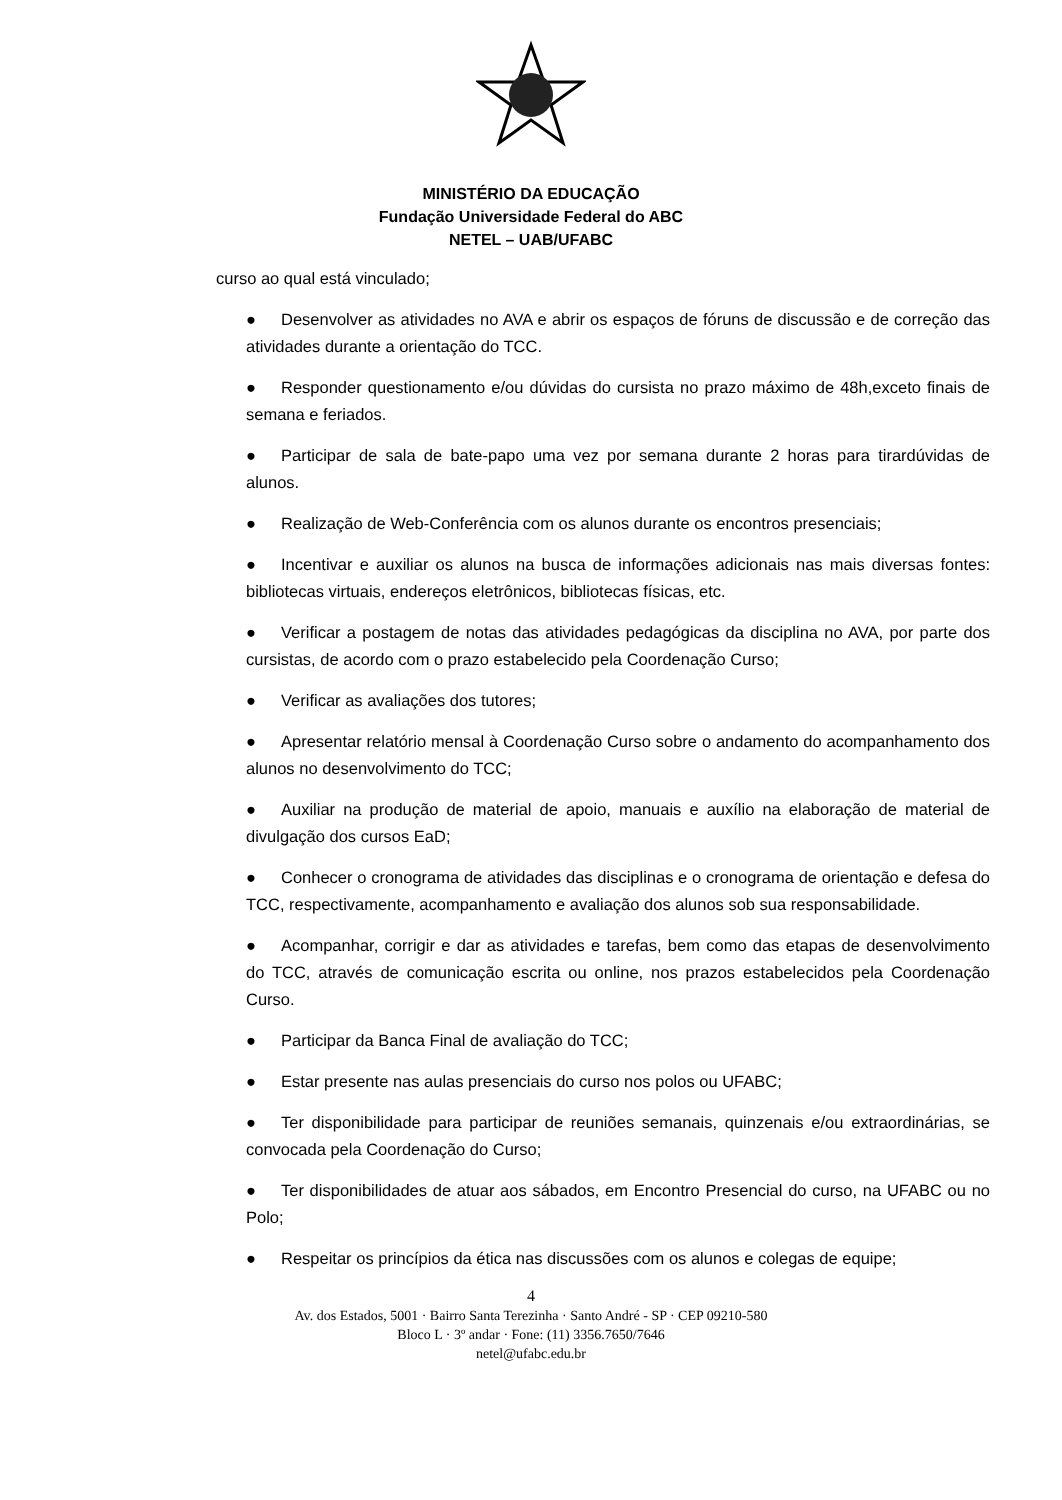MINISTÉRIO DA EDUCAÇÃO
Fundação Universidade Federal do ABC
NETEL – UAB/UFABC
curso ao qual está vinculado;
● Desenvolver as atividades no AVA e abrir os espaços de fóruns de discussão e de correção das atividades durante a orientação do TCC.
● Responder questionamento e/ou dúvidas do cursista no prazo máximo de 48h,exceto finais de semana e feriados.
● Participar de sala de bate-papo uma vez por semana durante 2 horas para tirardúvidas de alunos.
● Realização de Web-Conferência com os alunos durante os encontros presenciais;
● Incentivar e auxiliar os alunos na busca de informações adicionais nas mais diversas fontes: bibliotecas virtuais, endereços eletrônicos, bibliotecas físicas, etc.
● Verificar a postagem de notas das atividades pedagógicas da disciplina no AVA, por parte dos cursistas, de acordo com o prazo estabelecido pela Coordenação Curso;
● Verificar as avaliações dos tutores;
● Apresentar relatório mensal à Coordenação Curso sobre o andamento do acompanhamento dos alunos no desenvolvimento do TCC;
● Auxiliar na produção de material de apoio, manuais e auxílio na elaboração de material de divulgação dos cursos EaD;
● Conhecer o cronograma de atividades das disciplinas e o cronograma de orientação e defesa do TCC, respectivamente, acompanhamento e avaliação dos alunos sob sua responsabilidade.
● Acompanhar, corrigir e dar as atividades e tarefas, bem como das etapas de desenvolvimento do TCC, através de comunicação escrita ou online, nos prazos estabelecidos pela Coordenação Curso.
● Participar da Banca Final de avaliação do TCC;
● Estar presente nas aulas presenciais do curso nos polos ou UFABC;
● Ter disponibilidade para participar de reuniões semanais, quinzenais e/ou extraordinárias, se convocada pela Coordenação do Curso;
● Ter disponibilidades de atuar aos sábados, em Encontro Presencial do curso, na UFABC ou no Polo;
● Respeitar os princípios da ética nas discussões com os alunos e colegas de equipe;
4
Av. dos Estados, 5001 · Bairro Santa Terezinha · Santo André - SP · CEP 09210-580
Bloco L · 3º andar · Fone: (11) 3356.7650/7646
netel@ufabc.edu.br